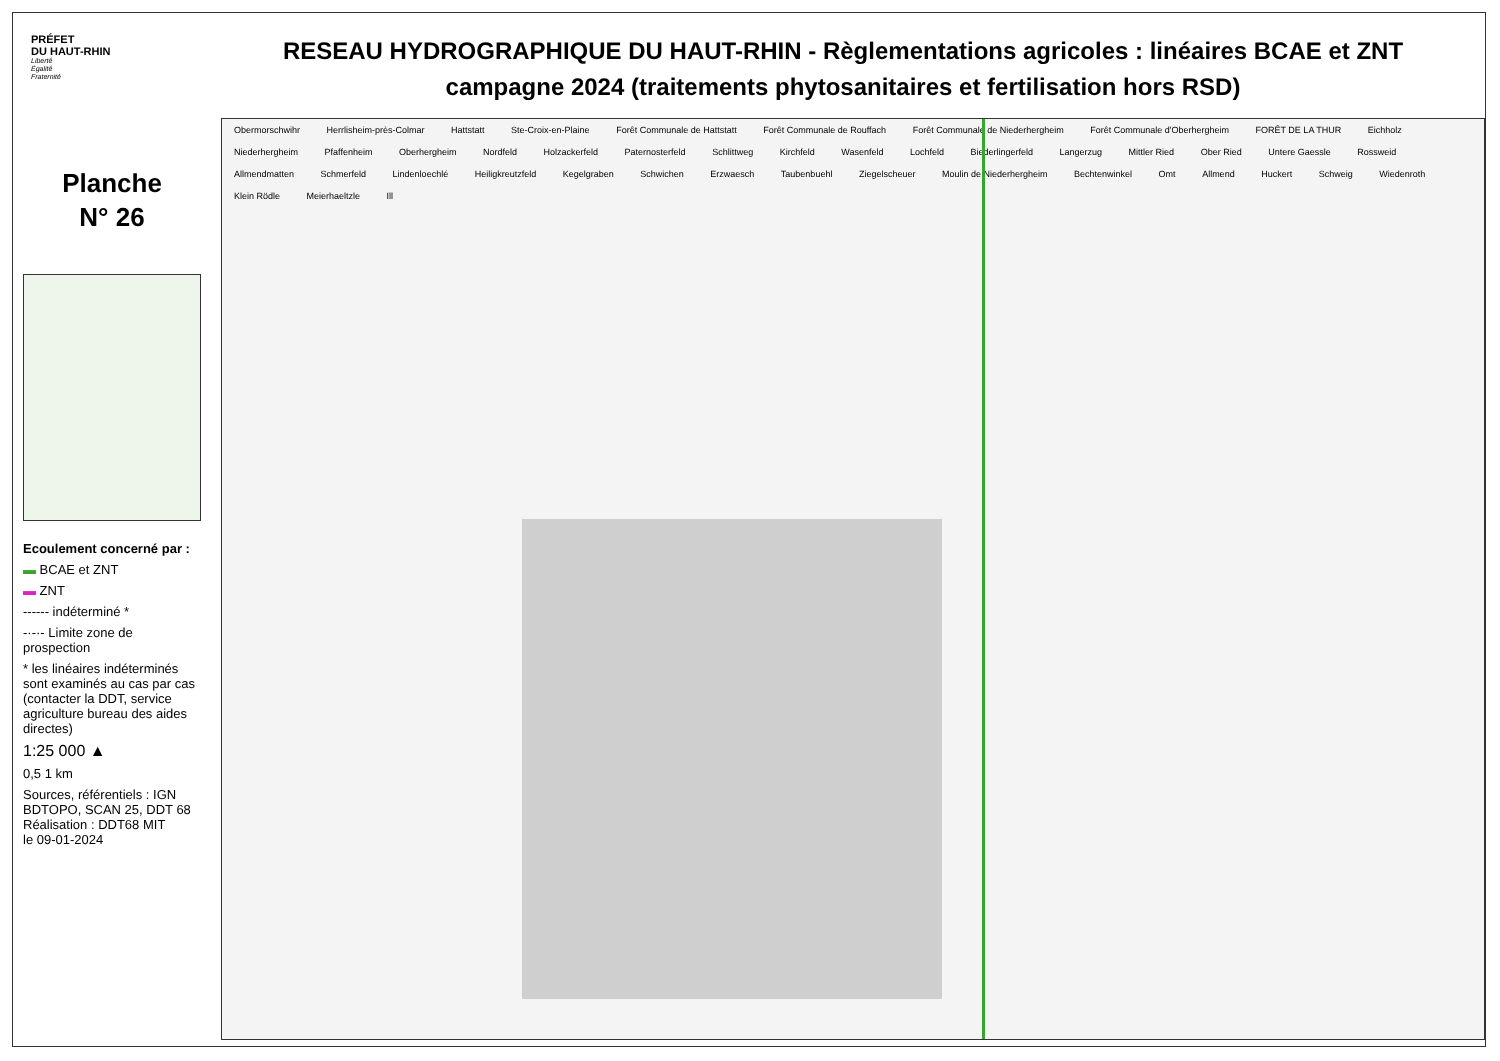PRÉFET
DU HAUT-RHIN
Liberté
Égalité
Fraternité
RESEAU HYDROGRAPHIQUE DU HAUT-RHIN - Règlementations agricoles : linéaires BCAE et ZNT
campagne 2024 (traitements phytosanitaires et fertilisation hors RSD)
Planche
N° 26
Ecoulement concerné par :
▬ BCAE et ZNT
▬ ZNT
------ indéterminé *
-·-·- Limite zone de prospection
* les linéaires indéterminés sont examinés au cas par cas (contacter la DDT, service agriculture bureau des aides directes)
1:25 000 ▲
0,5 1 km
Sources, référentiels : IGN BDTOPO, SCAN 25, DDT 68
Réalisation : DDT68 MIT
le 09-01-2024
Obermorschwihr Herrlisheim-près-Colmar Hattstatt Ste-Croix-en-Plaine Forêt Communale de Hattstatt Forêt Communale de Rouffach
Forêt Communale de Niederhergheim
Forêt Communale d'Oberhergheim FORÊT DE LA THUR Eichholz Niederhergheim Pfaffenheim Oberhergheim Nordfeld Holzackerfeld Paternosterfeld Schlittweg Kirchfeld Wasenfeld Lochfeld Biederlingerfeld Langerzug Mittler Ried Ober Ried Untere Gaessle Rossweid Allmendmatten Schmerfeld Lindenloechlé Heiligkreutzfeld Kegelgraben Schwichen Erzwaesch Taubenbuehl Ziegelscheuer Moulin de Niederhergheim Bechtenwinkel Omt Allmend Huckert Schweig Wiedenroth Klein Rödle Meierhaeltzle Ill